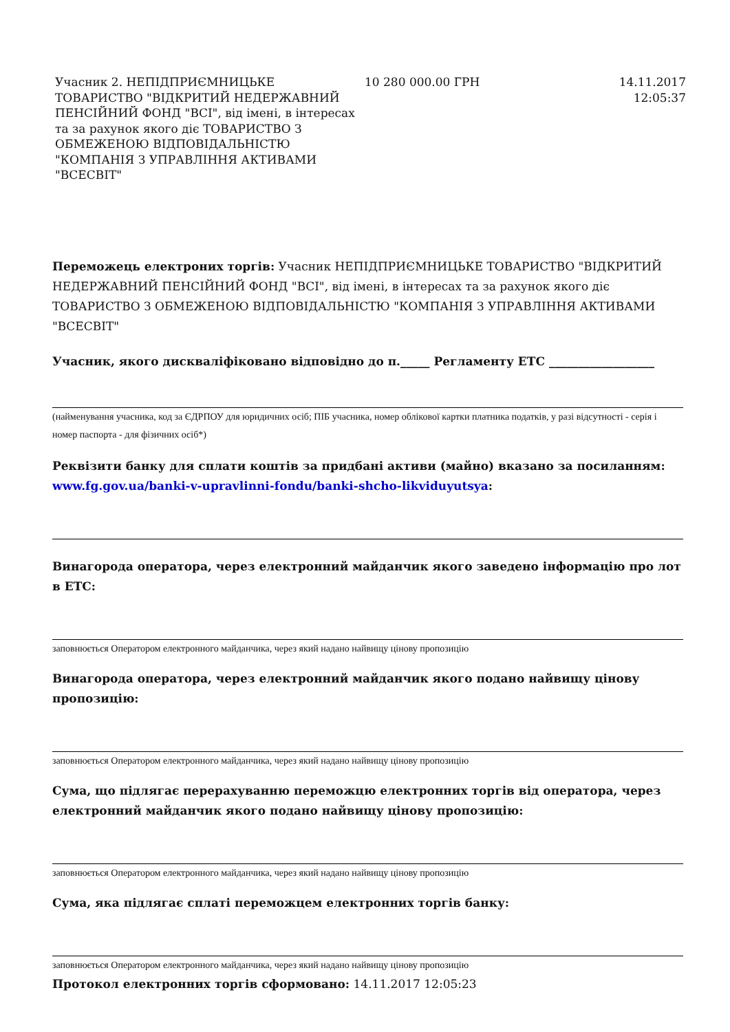| Учасник 2. НЕПІДПРИЄМНИЦЬКЕ ТОВАРИСТВО "ВІДКРИТИЙ НЕДЕРЖАВНИЙ ПЕНСІЙНИЙ ФОНД "ВСІ", від імені, в інтересах та за рахунок якого діє ТОВАРИСТВО З ОБМЕЖЕНОЮ ВІДПОВІДАЛЬНІСТЮ "КОМПАНІЯ З УПРАВЛІННЯ АКТИВАМИ "ВСЕСВІТ" | 10 280 000.00 ГРН | 14.11.2017 12:05:37 |
Переможець електроних торгів: Учасник НЕПІДПРИЄМНИЦЬКЕ ТОВАРИСТВО "ВІДКРИТИЙ НЕДЕРЖАВНИЙ ПЕНСІЙНИЙ ФОНД "ВСІ", від імені, в інтересах та за рахунок якого діє ТОВАРИСТВО З ОБМЕЖЕНОЮ ВІДПОВІДАЛЬНІСТЮ "КОМПАНІЯ З УПРАВЛІННЯ АКТИВАМИ "ВСЕСВІТ"
Учасник, якого дискваліфіковано відповідно до п._____ Регламенту ЕТС __________________
(найменування учасника, код за ЄДРПОУ для юридичних осіб; ПІБ учасника, номер облікової картки платника податків, у разі відсутності - серія і номер паспорта - для фізичних осіб*)
Реквізити банку для сплати коштів за придбані активи (майно) вказано за посиланням: www.fg.gov.ua/banki-v-upravlinni-fondu/banki-shcho-likviduyutsya:
Винагорода оператора, через електронний майданчик якого заведено інформацію про лот в ЕТС:
заповнюється Оператором електронного майданчика, через який надано найвищу цінову пропозицію
Винагорода оператора, через електронний майданчик якого подано найвищу цінову пропозицію:
заповнюється Оператором електронного майданчика, через який надано найвищу цінову пропозицію
Сума, що підлягає перерахуванню переможцю електронних торгів від оператора, через електронний майданчик якого подано найвищу цінову пропозицію:
заповнюється Оператором електронного майданчика, через який надано найвищу цінову пропозицію
Сума, яка підлягає сплаті переможцем електронних торгів банку:
заповнюється Оператором електронного майданчика, через який надано найвищу цінову пропозицію
Протокол електронних торгів сформовано: 14.11.2017 12:05:23